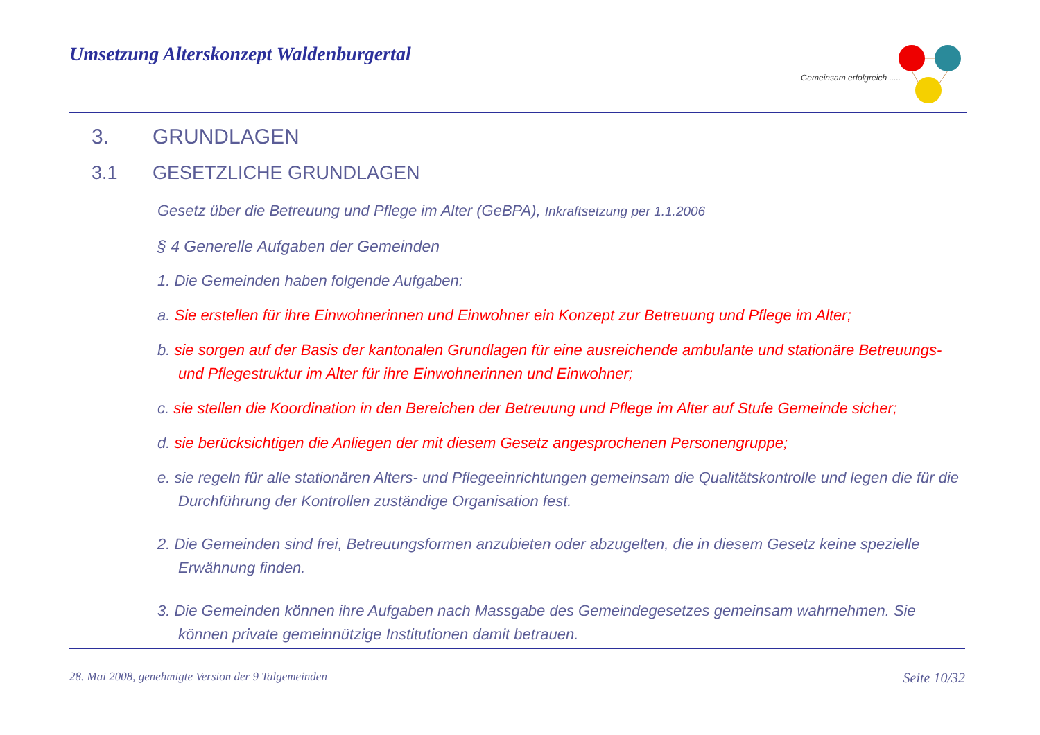Umsetzung Alterskonzept Waldenburgertal
Gemeinsam erfolgreich .....
3. GRUNDLAGEN
3.1 GESETZLICHE GRUNDLAGEN
Gesetz über die Betreuung und Pflege im Alter (GeBPA), Inkraftsetzung per 1.1.2006
§ 4 Generelle Aufgaben der Gemeinden
1. Die Gemeinden haben folgende Aufgaben:
a. Sie erstellen für ihre Einwohnerinnen und Einwohner ein Konzept zur Betreuung und Pflege im Alter;
b. sie sorgen auf der Basis der kantonalen Grundlagen für eine ausreichende ambulante und stationäre Betreuungs- und Pflegestruktur im Alter für ihre Einwohnerinnen und Einwohner;
c. sie stellen die Koordination in den Bereichen der Betreuung und Pflege im Alter auf Stufe Gemeinde sicher;
d. sie berücksichtigen die Anliegen der mit diesem Gesetz angesprochenen Personengruppe;
e. sie regeln für alle stationären Alters- und Pflegeeinrichtungen gemeinsam die Qualitätskontrolle und legen die für die Durchführung der Kontrollen zuständige Organisation fest.
2. Die Gemeinden sind frei, Betreuungsformen anzubieten oder abzugelten, die in diesem Gesetz keine spezielle Erwähnung finden.
3. Die Gemeinden können ihre Aufgaben nach Massgabe des Gemeindegesetzes gemeinsam wahrnehmen. Sie können private gemeinnützige Institutionen damit betrauen.
28. Mai 2008, genehmigte Version der 9 Talgemeinden Seite 10/32